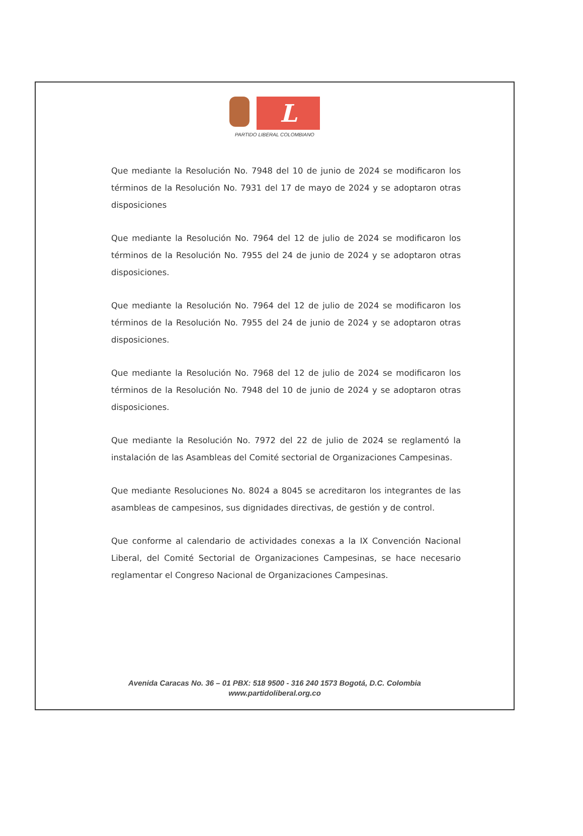L
PARTIDO LIBERAL COLOMBIANO
Que mediante la Resolución No. 7948 del 10 de junio de 2024 se modificaron los términos de la Resolución No. 7931 del 17 de mayo de 2024 y se adoptaron otras disposiciones
Que mediante la Resolución No. 7964 del 12 de julio de 2024 se modificaron los términos de la Resolución No. 7955 del 24 de junio de 2024 y se adoptaron otras disposiciones.
Que mediante la Resolución No. 7964 del 12 de julio de 2024 se modificaron los términos de la Resolución No. 7955 del 24 de junio de 2024 y se adoptaron otras disposiciones.
Que mediante la Resolución No. 7968 del 12 de julio de 2024 se modificaron los términos de la Resolución No. 7948 del 10 de junio de 2024 y se adoptaron otras disposiciones.
Que mediante la Resolución No. 7972 del 22 de julio de 2024 se reglamentó la instalación de las Asambleas del Comité sectorial de Organizaciones Campesinas.
Que mediante Resoluciones No. 8024 a 8045 se acreditaron los integrantes de las asambleas de campesinos, sus dignidades directivas, de gestión y de control.
Que conforme al calendario de actividades conexas a la IX Convención Nacional Liberal, del Comité Sectorial de Organizaciones Campesinas, se hace necesario reglamentar el Congreso Nacional de Organizaciones Campesinas.
Avenida Caracas No. 36 – 01 PBX: 518 9500 - 316 240 1573 Bogotá, D.C. Colombia
www.partidoliberal.org.co